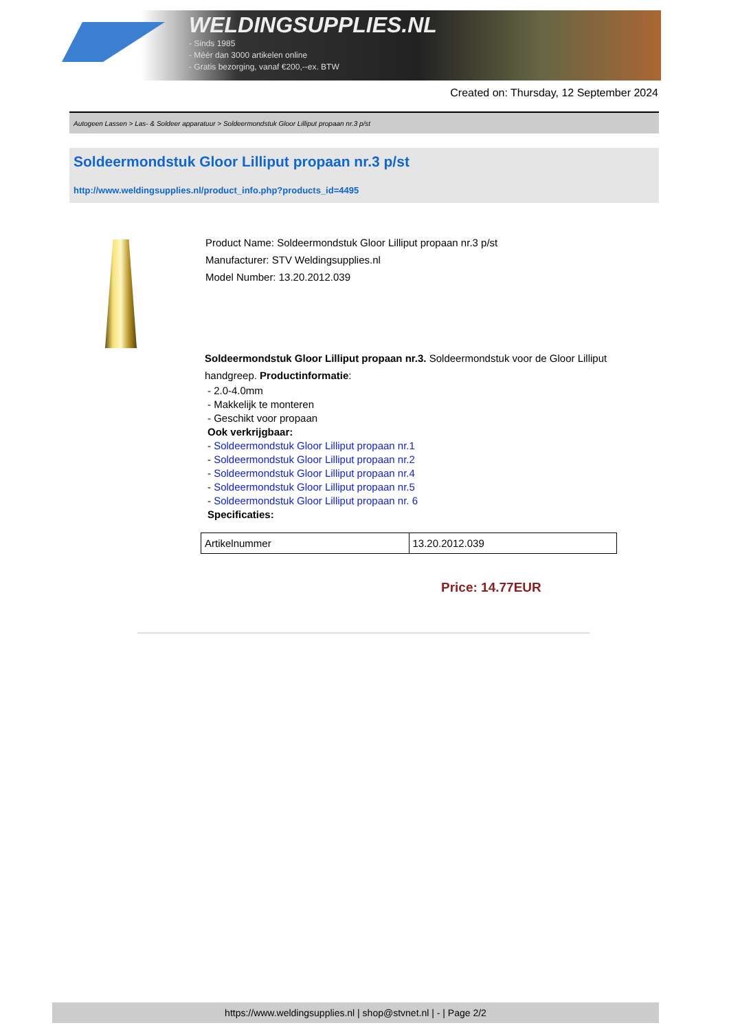WELDINGSUPPLIES.NL
- Sinds 1985
- Méér dan 3000 artikelen online
- Gratis bezorging, vanaf €200,--ex. BTW
Created on: Thursday, 12 September 2024
Autogeen Lassen > Las- & Soldeer apparatuur > Soldeermondstuk Gloor Lilliput propaan nr.3 p/st
Soldeermondstuk Gloor Lilliput propaan nr.3 p/st
http://www.weldingsupplies.nl/product_info.php?products_id=4495
Product Name: Soldeermondstuk Gloor Lilliput propaan nr.3 p/st
Manufacturer: STV Weldingsupplies.nl
Model Number: 13.20.2012.039
Soldeermondstuk Gloor Lilliput propaan nr.3. Soldeermondstuk voor de Gloor Lilliput handgreep. Productinformatie:
- 2.0-4.0mm
- Makkelijk te monteren
- Geschikt voor propaan
Ook verkrijgbaar:
- Soldeermondstuk Gloor Lilliput propaan nr.1
- Soldeermondstuk Gloor Lilliput propaan nr.2
- Soldeermondstuk Gloor Lilliput propaan nr.4
- Soldeermondstuk Gloor Lilliput propaan nr.5
- Soldeermondstuk Gloor Lilliput propaan nr. 6
Specificaties:
| Artikelnummer | 13.20.2012.039 |
Price: 14.77EUR
https://www.weldingsupplies.nl | shop@stvnet.nl | - | Page 2/2